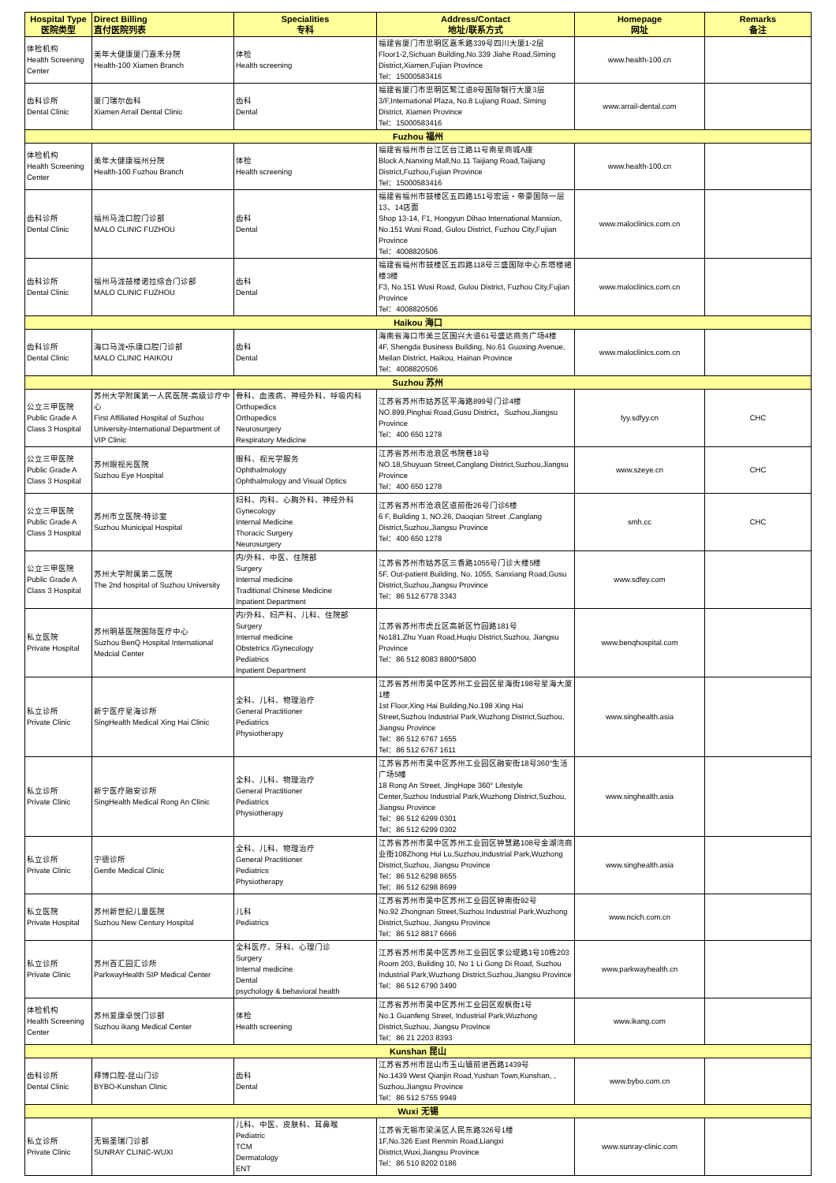| Hospital Type 医院类型 | Direct Billing 直付医院列表 | Specialities 专科 | Address/Contact 地址/联系方式 | Homepage 网址 | Remarks 备注 |
| --- | --- | --- | --- | --- | --- |
| 体检机构 Health Screening Center | 美年大健康厦门嘉禾分院 Health-100 Xiamen Branch | 体检 Health screening | 福建省厦门市思明区嘉禾路339号四川大厦1-2层 Floor1-2,Sichuan Building,No.339 Jiahe Road,Siming District,Xiamen,Fujian Province Tel：15000583416 | www.health-100.cn | |
| 齿科诊所 Dental Clinic | 厦门瑞尔齿科 Xiamen Arrail Dental Clinic | 齿科 Dental | 福建省厦门市思明区鹭江道8号国际银行大厦3层 3/F,International Plaza, No.8 Lujiang Road, Siming District, Xiamen Province Tel：15000583416 | www.arrail-dental.com | |
| Fuzhou 福州 | | | | | |
| 体检机构 Health Screening Center | 美年大健康福州分院 Health-100 Fuzhou Branch | 体检 Health screening | 福建省福州市台江区台江路11号南星商城A座 Block A,Nanxing Mall,No.11 Taijiang Road,Taijiang District,Fuzhou,Fujian Province Tel：15000583416 | www.health-100.cn | |
| 齿科诊所 Dental Clinic | 福州马泷口腔门诊部 MALO CLINIC FUZHOU | 齿科 Dental | 福建省福州市鼓楼区五四路151号宏运・帝豪国际一层13、14店面 Shop 13-14, F1, Hongyun Dihao International Mansion, No.151 Wusi Road, Gulou District, Fuzhou City,Fujian Province Tel：4008820506 | www.maloclinics.com.cn | |
| 齿科诊所 Dental Clinic | 福州马泷鼓楼诺拉综合门诊部 MALO CLINIC FUZHOU | 齿科 Dental | 福建省福州市鼓楼区五四路118号三盛国际中心东塔楼裙楼3楼 F3, No.151 Wusi Road, Gulou District, Fuzhou City,Fujian Province Tel：4008820506 | www.maloclinics.com.cn | |
| Haikou 海口 | | | | | |
| 齿科诊所 Dental Clinic | 海口马泷•乐康口腔门诊部 MALO CLINIC HAIKOU | 齿科 Dental | 海南省海口市美兰区国兴大道61号盛达商务广场4楼 4F, Shengda Business Building, No.61 Guoxing Avenue, Meilan District, Haikou, Hainan Province Tel：4008820506 | www.maloclinics.com.cn | |
| Suzhou 苏州 | | | | | |
| 公立三甲医院 Public Grade A Class 3 Hospital | 苏州大学附属第一人民医院-高级诊疗中心 First Affiliated Hospital of Suzhou University-International Department of VIP Clinic | 骨科、血液病、神经外科、呼吸内科 Orthopedics Orthopedics Neurosurgery Respiratory Medicine | 江苏省苏州市姑苏区平海路899号门诊4楼 NO.899,Pinghai Road,Gusu District，Suzhou,Jiangsu Province Tel：400 650 1278 | fyy.sdfyy.cn | CHC |
| 公立三甲医院 Public Grade A Class 3 Hospital | 苏州眼视光医院 Suzhou Eye Hospital | 眼科、视光学服务 Ophthalmology Ophthalmology and Visual Optics | 江苏省苏州市沧浪区书院巷18号 NO.18,Shuyuan Street,Canglang District,Suzhou,Jiangsu Province Tel：400 650 1278 | www.szeye.cn | CHC |
| 公立三甲医院 Public Grade A Class 3 Hospital | 苏州市立医院-特诊室 Suzhou Municipal Hospital | 妇科、内科、心胸外科、神经外科 Gynecology Internal Medicine Thoracic Surgery Neurosurgery | 江苏省苏州市沧浪区道前街26号门诊6楼 6 F, Building 1, NO.26, Daoqian Street ,Canglang District,Suzhou,Jiangsu Province Tel：400 650 1278 | smh.cc | CHC |
| 公立三甲医院 Public Grade A Class 3 Hospital | 苏州大学附属第二医院 The 2nd hospital of Suzhou University | 内/外科、中医、住院部 Surgery Internal medicine Traditional Chinese Medicine Inpatient Department | 江苏省苏州市姑苏区三香路1055号门诊大楼5楼 5F, Out-patient Building, No. 1055, Sanxiang Road,Gusu District,Suzhou,Jiangsu Province Tel：86 512 6778 3343 | www.sdfey.com | |
| 私立医院 Private Hospital | 苏州明基医院国际医疗中心 Suzhou BenQ Hospital International Medcial Center | 内/外科、妇产科、儿科、住院部 Surgery Internal medicine Obstetrics /Gynecology Pediatrics Inpatient Department | 江苏省苏州市虎丘区高新区竹园路181号 No181,Zhu Yuan Road,Huqiu District,Suzhou, Jiangsu Province Tel：86 512 8083 8800*5800 | www.benqhospital.com | |
| 私立诊所 Private Clinic | 新宁医疗星海诊所 SingHealth Medical Xing Hai Clinic | 全科、儿科、物理治疗 General Practitioner Pediatrics Physiotherapy | 江苏省苏州市吴中区苏州工业园区星海街198号星海大厦1楼 1st Floor,Xing Hai Building,No.198 Xing Hai Street,Suzhou Industrial Park,Wuzhong District,Suzhou, Jiangsu Province Tel：86 512 6767 1655 Tel：86 512 6767 1611 | www.singhealth.asia | |
| 私立诊所 Private Clinic | 新宁医疗融安诊所 SingHealth Medical Rong An Clinic | 全科、儿科、物理治疗 General Practitioner Pediatrics Physiotherapy | 江苏省苏州市吴中区苏州工业园区融安街18号360°生活广场5幢 18 Rong An Street, JingHope 360° Lifestyle Center,Suzhou Industrial Park,Wuzhong District,Suzhou, Jiangsu Province Tel：86 512 6299 0301 Tel：86 512 6299 0302 | www.singhealth.asia | |
| 私立诊所 Private Clinic | 宁德诊所 Gentle Medical Clinic | 全科、儿科、物理治疗 General Practitioner Pediatrics Physiotherapy | 江苏省苏州市吴中区苏州工业园区钟慧路108号金湖湾商业街108Zhong Hui Lu,Suzhou,Industrial Park,Wuzhong District,Suzhou, Jiangsu Province Tel：86 512 6298 8655 Tel：86 512 6298 8699 | www.singhealth.asia | |
| 私立医院 Private Hospital | 苏州新世纪儿童医院 Suzhou New Century Hospital | 儿科 Pediatrics | 江苏省苏州市吴中区苏州工业园区钟南街92号 No.92 Zhongnan Street,Suzhou Industrial Park,Wuzhong District,Suzhou, Jiangsu Province Tel：86 512 8817 6666 | www.ncich.com.cn | |
| 私立诊所 Private Clinic | 苏州百汇园汇诊所 ParkwayHealth SIP Medical Center | 全科医疗、牙科、心理门诊 Surgery Internal medicine Dental psychology & behavioral health | 江苏省苏州市吴中区苏州工业园区李公堤路1号10栋203 Room 203, Building 10, No 1 Li Gong Di Road, Suzhou Industrial Park,Wuzhong District,Suzhou,Jiangsu Province Tel：86 512 6790 3490 | www.parkwayhealth.cn | |
| 体检机构 Health Screening Center | 苏州爱康卓悦门诊部 Suzhou ikang Medical Center | 体检 Health screening | 江苏省苏州市吴中区苏州工业园区观枫街1号 No.1 Guanfeng Street, Industrial Park,Wuzhong District,Suzhou, Jiangsu Province Tel：86 21 2203 8393 | www.ikang.com | |
| Kunshan 昆山 | | | | | |
| 齿科诊所 Dental Clinic | 拜博口腔-昆山门诊 BYBO-Kunshan Clinic | 齿科 Dental | 江苏省苏州市昆山市玉山镇前进西路1439号 No.1439 West Qianjin Road,Yushan Town,Kunshan, , Suzhou,Jiangsu Province Tel：86 512 5755 9949 | www.bybo.com.cn | |
| Wuxi 无锡 | | | | | |
| 私立诊所 Private Clinic | 无锡圣瑞门诊部 SUNRAY CLINIC-WUXI | 儿科、中医、皮肤科、耳鼻喉 Pediatric TCM Dermatology ENT | 江苏省无锡市梁溪区人民东路326号1楼 1F,No.326 East Renmin Road,Liangxi District,Wuxi,Jiangsu Province Tel：86 510 8202 0186 | www.sunray-clinic.com | |